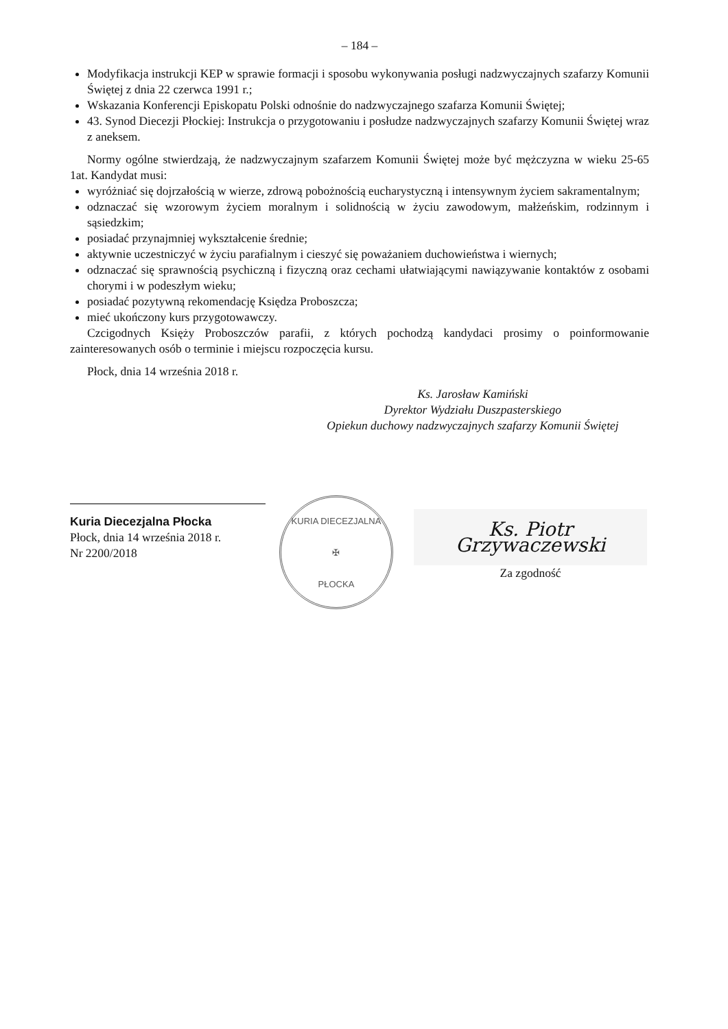– 184 –
Modyfikacja instrukcji KEP w sprawie formacji i sposobu wykonywania posługi nadzwyczajnych szafarzy Komunii Świętej z dnia 22 czerwca 1991 r.;
Wskazania Konferencji Episkopatu Polski odnośnie do nadzwyczajnego szafarza Komunii Świętej;
43. Synod Diecezji Płockiej: Instrukcja o przygotowaniu i posłudze nadzwyczajnych szafarzy Komunii Świętej wraz z aneksem.
Normy ogólne stwierdzają, że nadzwyczajnym szafarzem Komunii Świętej może być mężczyzna w wieku 25-65 1at. Kandydat musi:
wyróżniać się dojrzałością w wierze, zdrową pobożnością eucharystyczną i intensywnym życiem sakramentalnym;
odznaczać się wzorowym życiem moralnym i solidnością w życiu zawodowym, małżeńskim, rodzinnym i sąsiedzkim;
posiadać przynajmniej wykształcenie średnie;
aktywnie uczestniczyć w życiu parafialnym i cieszyć się poważaniem duchowieństwa i wiernych;
odznaczać się sprawnością psychiczną i fizyczną oraz cechami ułatwiającymi nawiązywanie kontaktów z osobami chorymi i w podeszłym wieku;
posiadać pozytywną rekomendację Księdza Proboszcza;
mieć ukończony kurs przygotowawczy.
Czcigodnych Księży Proboszczów parafii, z których pochodzą kandydaci prosimy o poinformowanie zainteresowanych osób o terminie i miejscu rozpoczęcia kursu.
Płock, dnia 14 września 2018 r.
Ks. Jarosław Kamiński
Dyrektor Wydziału Duszpasterskiego
Opiekun duchowy nadzwyczajnych szafarzy Komunii Świętej
Kuria Diecezjalna Płocka
Płock, dnia 14 września 2018 r.
Nr 2200/2018
KURIA DIECEZJALNA
✠
PŁOCKA
Ks. Piotr Grzywaczewski
Za zgodność